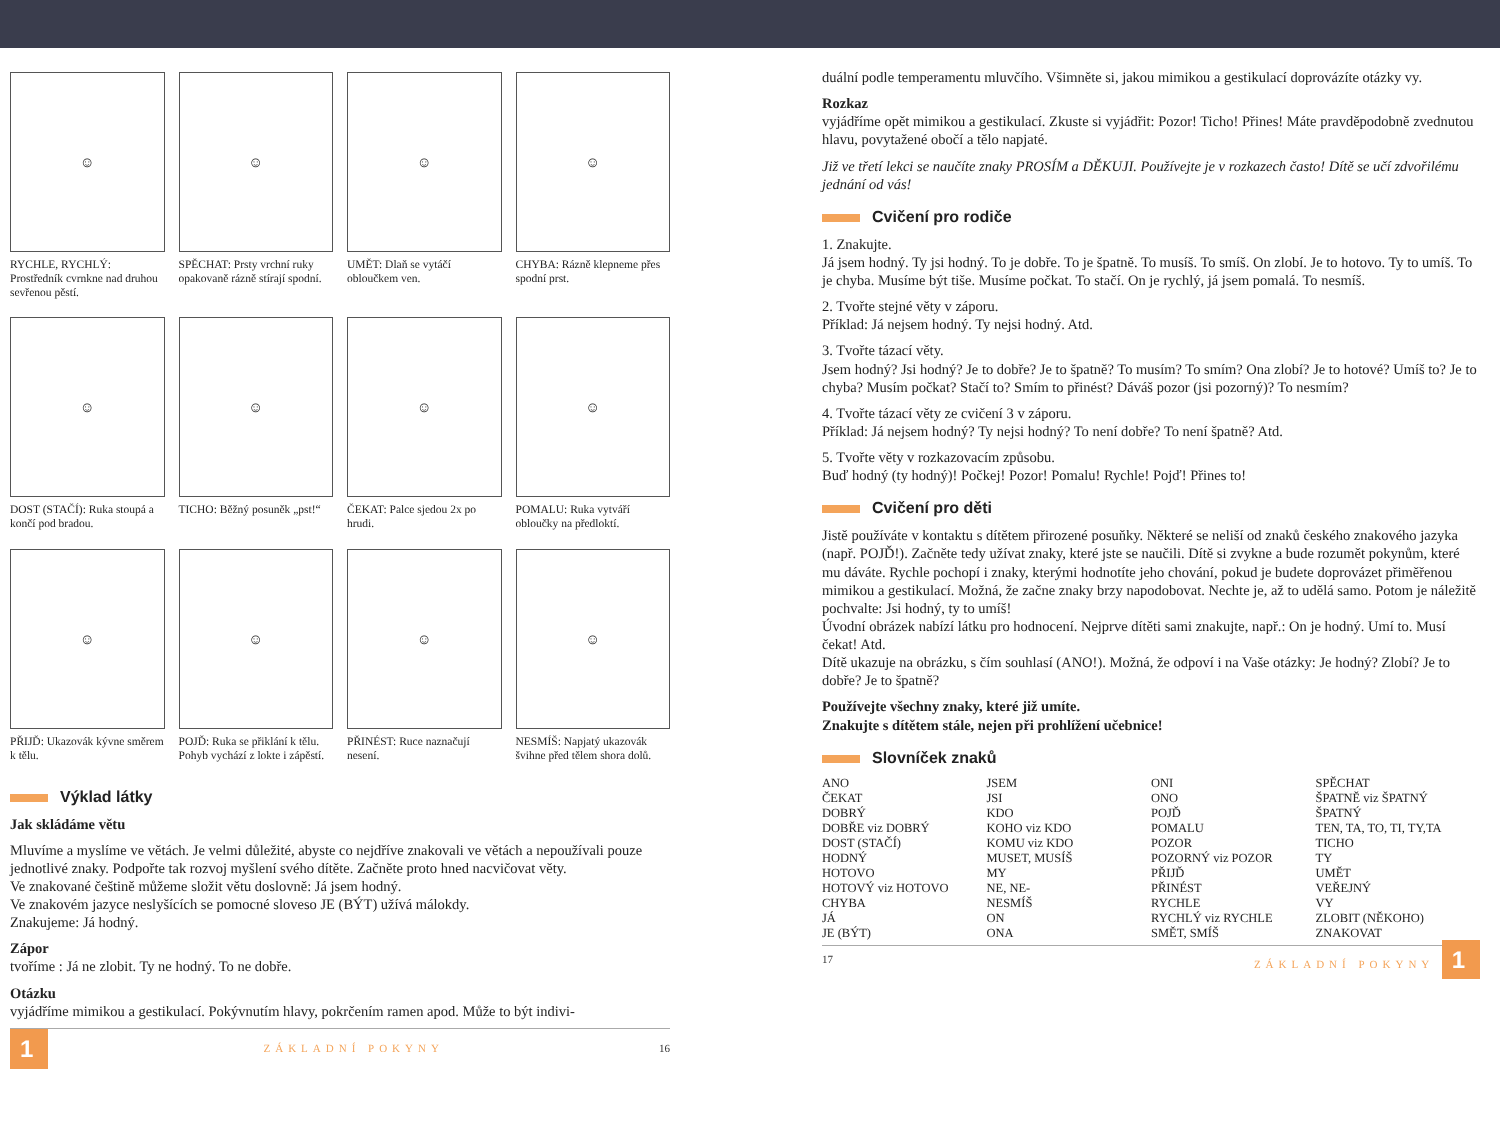☺
RYCHLE, RYCHLÝ: Prostředník cvrnkne nad druhou sevřenou pěstí.
☺
SPĚCHAT: Prsty vrchní ruky opakovaně rázně stírají spodní.
☺
UMĚT: Dlaň se vytáčí obloučkem ven.
☺
CHYBA: Rázně klepneme přes spodní prst.
☺
DOST (STAČÍ): Ruka stoupá a končí pod bradou.
☺
TICHO: Běžný posuněk „pst!“
☺
ČEKAT: Palce sjedou 2x po hrudi.
☺
POMALU: Ruka vytváří obloučky na předloktí.
☺
PŘIJĎ: Ukazovák kývne směrem k tělu.
☺
POJĎ: Ruka se přiklání k tělu. Pohyb vychází z lokte i zápěstí.
☺
PŘINÉST: Ruce naznačují nesení.
☺
NESMÍŠ: Napjatý ukazovák švihne před tělem shora dolů.
Výklad látky
Jak skládáme větu
Mluvíme a myslíme ve větách. Je velmi důležité, abyste co nejdříve znakovali ve větách a nepoužívali pouze jednotlivé znaky. Podpořte tak rozvoj myšlení svého dítěte. Začněte proto hned nacvičovat věty.
Ve znakované češtině můžeme složit větu doslovně: Já jsem hodný.
Ve znakovém jazyce neslyšících se pomocné sloveso JE (BÝT) užívá málokdy.
Znakujeme: Já hodný.
Zápor
tvoříme : Já ne zlobit. Ty ne hodný. To ne dobře.
Otázku
vyjádříme mimikou a gestikulací. Pokývnutím hlavy, pokrčením ramen apod. Může to být indivi-
1 ZÁKLADNÍ POKYNY 16
duální podle temperamentu mluvčího. Všimněte si, jakou mimikou a gestikulací doprovázíte otázky vy.
Rozkaz
vyjádříme opět mimikou a gestikulací. Zkuste si vyjádřit: Pozor! Ticho! Přines! Máte pravděpodobně zvednutou hlavu, povytažené obočí a tělo napjaté.
Již ve třetí lekci se naučíte znaky PROSÍM a DĚKUJI. Používejte je v rozkazech často! Dítě se učí zdvořilému jednání od vás!
Cvičení pro rodiče
1. Znakujte.
Já jsem hodný. Ty jsi hodný. To je dobře. To je špatně. To musíš. To smíš. On zlobí. Je to hotovo. Ty to umíš. To je chyba. Musíme být tiše. Musíme počkat. To stačí. On je rychlý, já jsem pomalá. To nesmíš.
2. Tvořte stejné věty v záporu.
Příklad: Já nejsem hodný. Ty nejsi hodný. Atd.
3. Tvořte tázací věty.
Jsem hodný? Jsi hodný? Je to dobře? Je to špatně? To musím? To smím? Ona zlobí? Je to hotové? Umíš to? Je to chyba? Musím počkat? Stačí to? Smím to přinést? Dáváš pozor (jsi pozorný)? To nesmím?
4. Tvořte tázací věty ze cvičení 3 v záporu.
Příklad: Já nejsem hodný? Ty nejsi hodný? To není dobře? To není špatně? Atd.
5. Tvořte věty v rozkazovacím způsobu.
Buď hodný (ty hodný)! Počkej! Pozor! Pomalu! Rychle! Pojď! Přines to!
Cvičení pro děti
Jistě používáte v kontaktu s dítětem přirozené posuňky. Některé se neliší od znaků českého znakového jazyka (např. POJĎ!). Začněte tedy užívat znaky, které jste se naučili. Dítě si zvykne a bude rozumět pokynům, které mu dáváte. Rychle pochopí i znaky, kterými hodnotíte jeho chování, pokud je budete doprovázet přiměřenou mimikou a gestikulací. Možná, že začne znaky brzy napodobovat. Nechte je, až to udělá samo. Potom je náležitě pochvalte: Jsi hodný, ty to umíš!
Úvodní obrázek nabízí látku pro hodnocení. Nejprve dítěti sami znakujte, např.: On je hodný. Umí to. Musí čekat! Atd.
Dítě ukazuje na obrázku, s čím souhlasí (ANO!). Možná, že odpoví i na Vaše otázky: Je hodný? Zlobí? Je to dobře? Je to špatně?
Používejte všechny znaky, které již umíte.
Znakujte s dítětem stále, nejen při prohlížení učebnice!
Slovníček znaků
ANO
ČEKAT
DOBRÝ
DOBŘE viz DOBRÝ
DOST (STAČÍ)
HODNÝ
HOTOVO
HOTOVÝ viz HOTOVO
CHYBA
JÁ
JE (BÝT)
JSEM
JSI
KDO
KOHO viz KDO
KOMU viz KDO
MUSET, MUSÍŠ
MY
NE, NE-
NESMÍŠ
ON
ONA
ONI
ONO
POJĎ
POMALU
POZOR
POZORNÝ viz POZOR
PŘIJĎ
PŘINÉST
RYCHLE
RYCHLÝ viz RYCHLE
SMĚT, SMÍŠ
SPĚCHAT
ŠPATNĚ viz ŠPATNÝ
ŠPATNÝ
TEN, TA, TO, TI, TY,TA
TICHO
TY
UMĚT
VEŘEJNÝ
VY
ZLOBIT (NĚKOHO)
ZNAKOVAT
17 ZÁKLADNÍ POKYNY 1